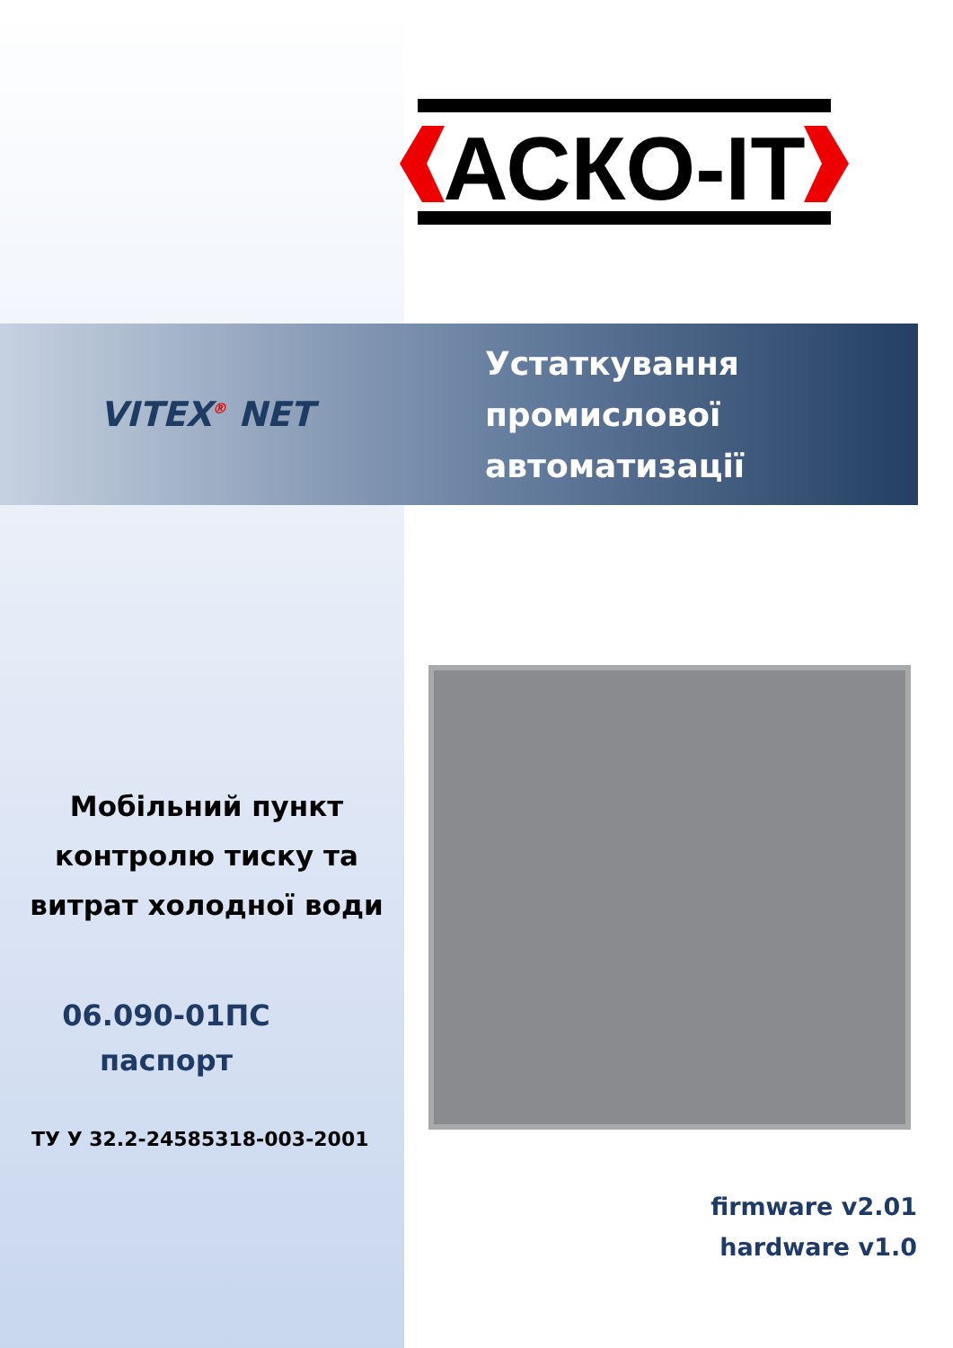АСКО-IT
VITEX<sup>®</sup> NET
Устаткування
промислової
автоматизації
Мобільний пункт контролю тиску та витрат холодної води
06.090-01ПС
паспорт
ТУ У 32.2-24585318-003-2001
firmware v2.01
hardware v1.0